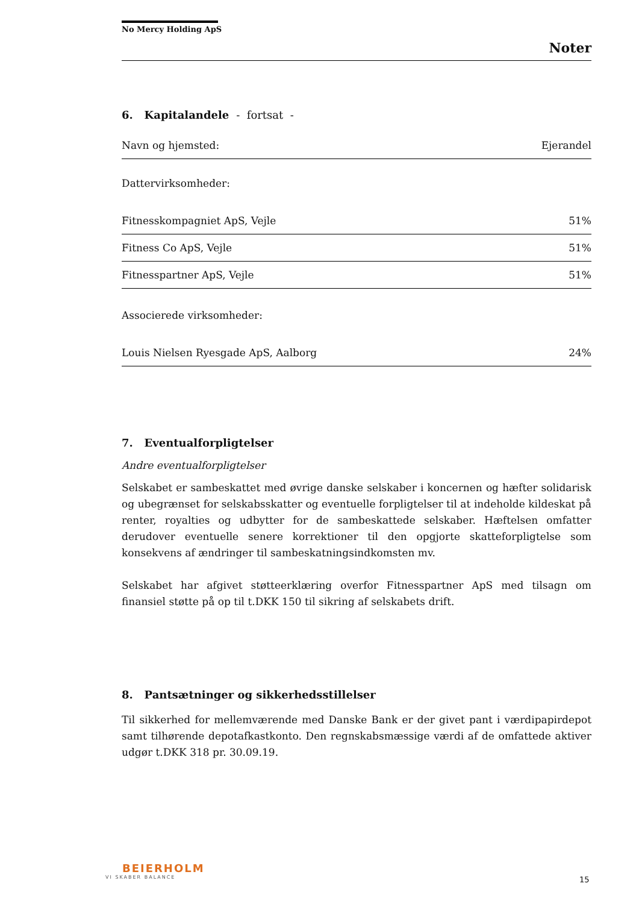No Mercy Holding ApS
Noter
6. Kapitalandele - fortsat -
| Navn og hjemsted: | Ejerandel |
| --- | --- |
| Dattervirksomheder: | |
| Fitnesskompagniet ApS, Vejle | 51% |
| Fitness Co ApS, Vejle | 51% |
| Fitnesspartner ApS, Vejle | 51% |
| Associerede virksomheder: | |
| Louis Nielsen Ryesgade ApS, Aalborg | 24% |
7. Eventualforpligtelser
Andre eventualforpligtelser
Selskabet er sambeskattet med øvrige danske selskaber i koncernen og hæfter solidarisk og ubegrænset for selskabsskatter og eventuelle forpligtelser til at indeholde kildeskat på renter, royalties og udbytter for de sambeskattede selskaber. Hæftelsen omfatter derudover eventuelle senere korrektioner til den opgjorte skatteforpligtelse som konsekvens af ændringer til sambeskatningsindkomsten mv.
Selskabet har afgivet støtteerklæring overfor Fitnesspartner ApS med tilsagn om finansiel støtte på op til t.DKK 150 til sikring af selskabets drift.
8. Pantsætninger og sikkerhedsstillelser
Til sikkerhed for mellemværende med Danske Bank er der givet pant i værdipapirdepot samt tilhørende depotafkastkonto. Den regnskabsmæssige værdi af de omfattede aktiver udgør t.DKK 318 pr. 30.09.19.
BEIERHOLM
VI SKABER BALANCE
15